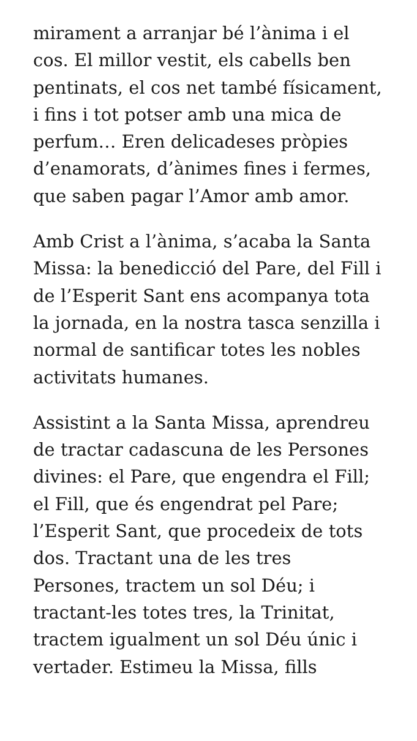mirament a arranjar bé l’ànima i el cos. El millor vestit, els cabells ben pentinats, el cos net també físicament, i fins i tot potser amb una mica de perfum… Eren delicadeses pròpies d’enamorats, d’ànimes fines i fermes, que saben pagar l’Amor amb amor.
Amb Crist a l’ànima, s’acaba la Santa Missa: la benedicció del Pare, del Fill i de l’Esperit Sant ens acompanya tota la jornada, en la nostra tasca senzilla i normal de santificar totes les nobles activitats humanes.
Assistint a la Santa Missa, aprendreu de tractar cadascuna de les Persones divines: el Pare, que engendra el Fill; el Fill, que és engendrat pel Pare; l’Esperit Sant, que procedeix de tots dos. Tractant una de les tres Persones, tractem un sol Déu; i tractant-les totes tres, la Trinitat, tractem igualment un sol Déu únic i vertader. Estimeu la Missa, fills